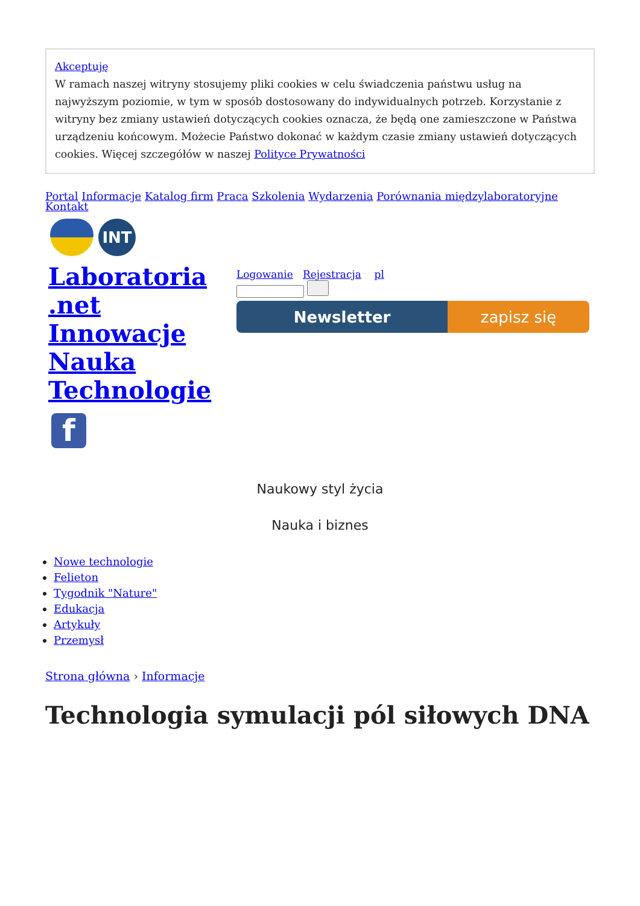Akceptuję
W ramach naszej witryny stosujemy pliki cookies w celu świadczenia państwu usług na najwyższym poziomie, w tym w sposób dostosowany do indywidualnych potrzeb. Korzystanie z witryny bez zmiany ustawień dotyczących cookies oznacza, że będą one zamieszczone w Państwa urządzeniu końcowym. Możecie Państwo dokonać w każdym czasie zmiany ustawień dotyczących cookies. Więcej szczegółów w naszej Polityce Prywatności
Portal Informacje Katalog firm Praca Szkolenia Wydarzenia Porównania międzylaboratoryjne
Kontakt
INT
Laboratoria .net Innowacje Nauka Technologie
Logowanie Rejestracja pl
Newsletter zapisz się
f
Naukowy styl życia
Nauka i biznes
Nowe technologie
Felieton
Tygodnik "Nature"
Edukacja
Artykuły
Przemysł
Strona główna › Informacje
Technologia symulacji pól siłowych DNA